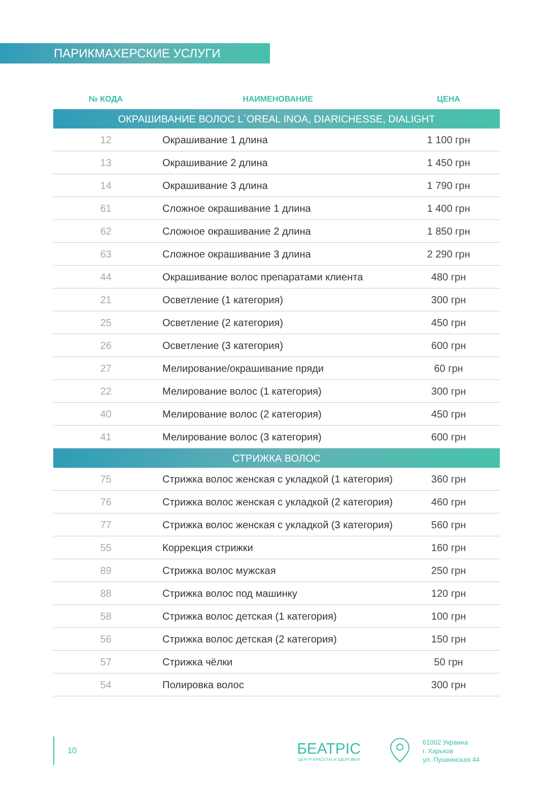ПАРИКМАХЕРСКИЕ УСЛУГИ
| № КОДА | НАИМЕНОВАНИЕ | ЦЕНА |
| --- | --- | --- |
| ОКРАШИВАНИЕ ВОЛОС L`OREAL INOA, DIARICHESSE, DIALIGHT | | |
| 12 | Окрашивание 1 длина | 1 100 грн |
| 13 | Окрашивание 2 длина | 1 450 грн |
| 14 | Окрашивание 3 длина | 1 790 грн |
| 61 | Сложное окрашивание 1 длина | 1 400 грн |
| 62 | Сложное окрашивание 2 длина | 1 850 грн |
| 63 | Сложное окрашивание 3 длина | 2 290 грн |
| 44 | Окрашивание волос препаратами клиента | 480 грн |
| 21 | Осветление (1 категория) | 300 грн |
| 25 | Осветление (2 категория) | 450 грн |
| 26 | Осветление (3 категория) | 600 грн |
| 27 | Мелирование/окрашивание пряди | 60 грн |
| 22 | Мелирование волос (1 категория) | 300 грн |
| 40 | Мелирование волос (2 категория) | 450 грн |
| 41 | Мелирование волос (3 категория) | 600 грн |
| СТРИЖКА ВОЛОС | | |
| 75 | Стрижка волос женская с укладкой (1 категория) | 360 грн |
| 76 | Стрижка волос женская с укладкой (2 категория) | 460 грн |
| 77 | Стрижка волос женская с укладкой (3 категория) | 560 грн |
| 55 | Коррекция стрижки | 160 грн |
| 89 | Стрижка волос мужская | 250 грн |
| 88 | Стрижка волос под машинку | 120 грн |
| 58 | Стрижка волос детская (1 категория) | 100 грн |
| 56 | Стрижка волос детская (2 категория) | 150 грн |
| 57 | Стрижка чёлки | 50 грн |
| 54 | Полировка волос | 300 грн |
10
БЕАТРІС
ЦЕНТР КРАСОТЫ И ЗДОРОВЬЯ
61002 Украина
г. Харьков
ул. Пушкинская 44